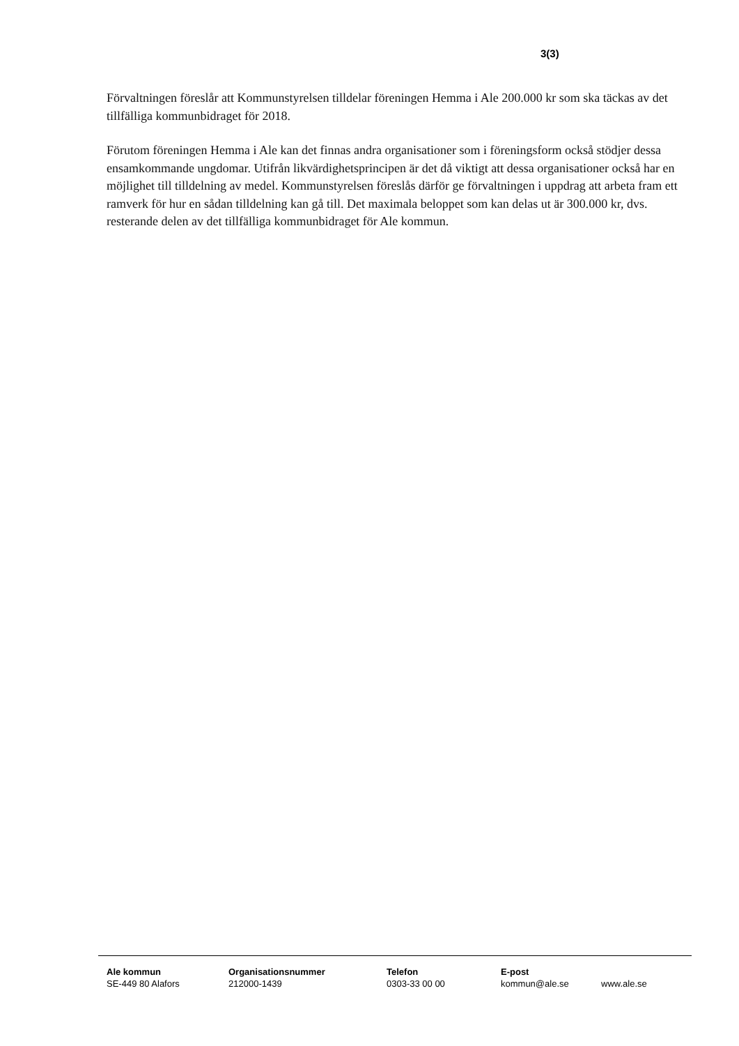3(3)
Förvaltningen föreslår att Kommunstyrelsen tilldelar föreningen Hemma i Ale 200.000 kr som ska täckas av det tillfälliga kommunbidraget för 2018.
Förutom föreningen Hemma i Ale kan det finnas andra organisationer som i föreningsform också stödjer dessa ensamkommande ungdomar. Utifrån likvärdighetsprincipen är det då viktigt att dessa organisationer också har en möjlighet till tilldelning av medel. Kommunstyrelsen föreslås därför ge förvaltningen i uppdrag att arbeta fram ett ramverk för hur en sådan tilldelning kan gå till. Det maximala beloppet som kan delas ut är 300.000 kr, dvs. resterande delen av det tillfälliga kommunbidraget för Ale kommun.
Ale kommun
SE-449 80 Alafors
Organisationsnummer
212000-1439
Telefon
0303-33 00 00
E-post
kommun@ale.se
www.ale.se